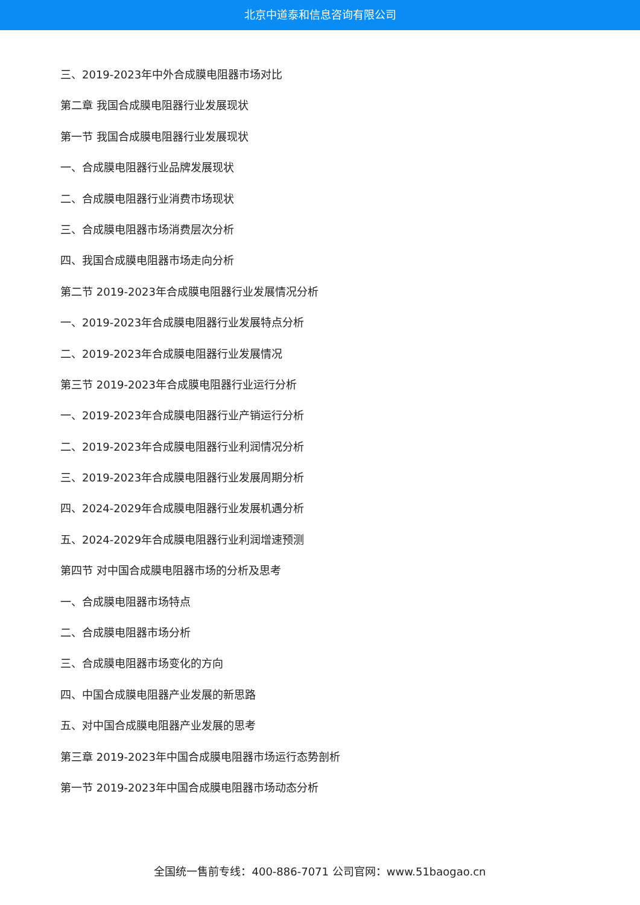北京中道泰和信息咨询有限公司
三、2019-2023年中外合成膜电阻器市场对比
第二章 我国合成膜电阻器行业发展现状
第一节 我国合成膜电阻器行业发展现状
一、合成膜电阻器行业品牌发展现状
二、合成膜电阻器行业消费市场现状
三、合成膜电阻器市场消费层次分析
四、我国合成膜电阻器市场走向分析
第二节 2019-2023年合成膜电阻器行业发展情况分析
一、2019-2023年合成膜电阻器行业发展特点分析
二、2019-2023年合成膜电阻器行业发展情况
第三节 2019-2023年合成膜电阻器行业运行分析
一、2019-2023年合成膜电阻器行业产销运行分析
二、2019-2023年合成膜电阻器行业利润情况分析
三、2019-2023年合成膜电阻器行业发展周期分析
四、2024-2029年合成膜电阻器行业发展机遇分析
五、2024-2029年合成膜电阻器行业利润增速预测
第四节 对中国合成膜电阻器市场的分析及思考
一、合成膜电阻器市场特点
二、合成膜电阻器市场分析
三、合成膜电阻器市场变化的方向
四、中国合成膜电阻器产业发展的新思路
五、对中国合成膜电阻器产业发展的思考
第三章 2019-2023年中国合成膜电阻器市场运行态势剖析
第一节 2019-2023年中国合成膜电阻器市场动态分析
全国统一售前专线：400-886-7071 公司官网：www.51baogao.cn